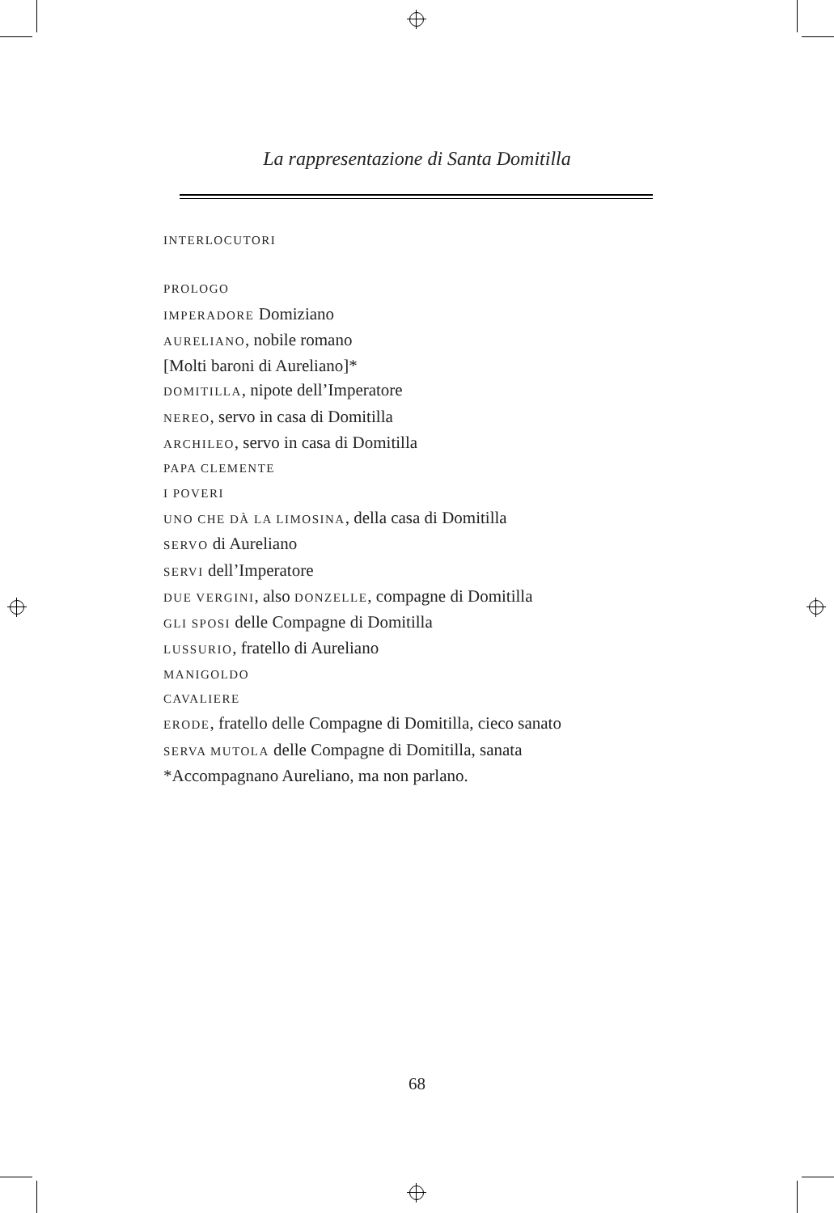La rappresentazione di Santa Domitilla
INTERLOCUTORI
PROLOGO
IMPERADORE Domiziano
AURELIANO, nobile romano
[Molti baroni di Aureliano]*
DOMITILLA, nipote dell’Imperatore
NEREO, servo in casa di Domitilla
ARCHILEO, servo in casa di Domitilla
PAPA CLEMENTE
I POVERI
UNO CHE DÀ LA LIMOSINA, della casa di Domitilla
SERVO di Aureliano
SERVI dell’Imperatore
DUE VERGINI, also DONZELLE, compagne di Domitilla
GLI SPOSI delle Compagne di Domitilla
LUSSURIO, fratello di Aureliano
MANIGOLDO
CAVALIERE
ERODE, fratello delle Compagne di Domitilla, cieco sanato
SERVA MUTOLA delle Compagne di Domitilla, sanata
*Accompagnano Aureliano, ma non parlano.
68